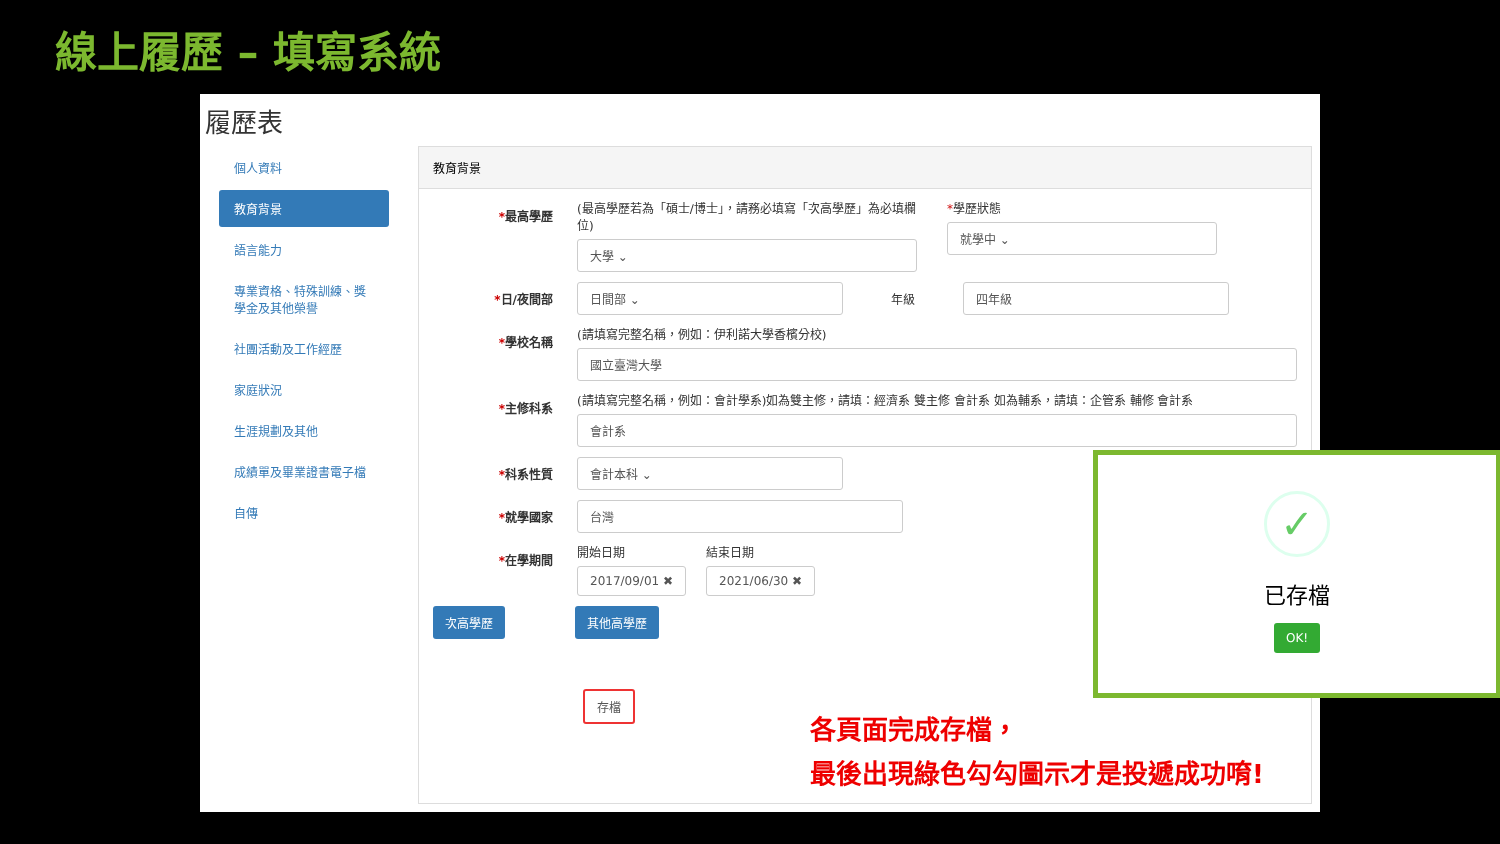線上履歷 – 填寫系統
履歷表
個人資料
教育背景
語言能力
專業資格、特殊訓練、獎學金及其他榮譽
社團活動及工作經歷
家庭狀況
生涯規劃及其他
成績單及畢業證書電子檔
自傳
教育背景
*最高學歷
(最高學歷若為「碩士/博士」，請務必填寫「次高學歷」為必填欄位)
大學 ⌄
*學歷狀態
就學中 ⌄
*日/夜間部 日間部 ⌄ 年級 四年級
*學校名稱
(請填寫完整名稱，例如：伊利諾大學香檳分校)
國立臺灣大學
*主修科系
(請填寫完整名稱，例如：會計學系)如為雙主修，請填：經濟系 雙主修 會計系 如為輔系，請填：企管系 輔修 會計系
會計系
*科系性質 會計本科 ⌄
*就學國家 台灣
*在學期間
開始日期
2017/09/01 ✖
結束日期
2021/06/30 ✖
次高學歷 其他高學歷
存檔
✓
已存檔
OK!
各頁面完成存檔，
最後出現綠色勾勾圖示才是投遞成功唷!